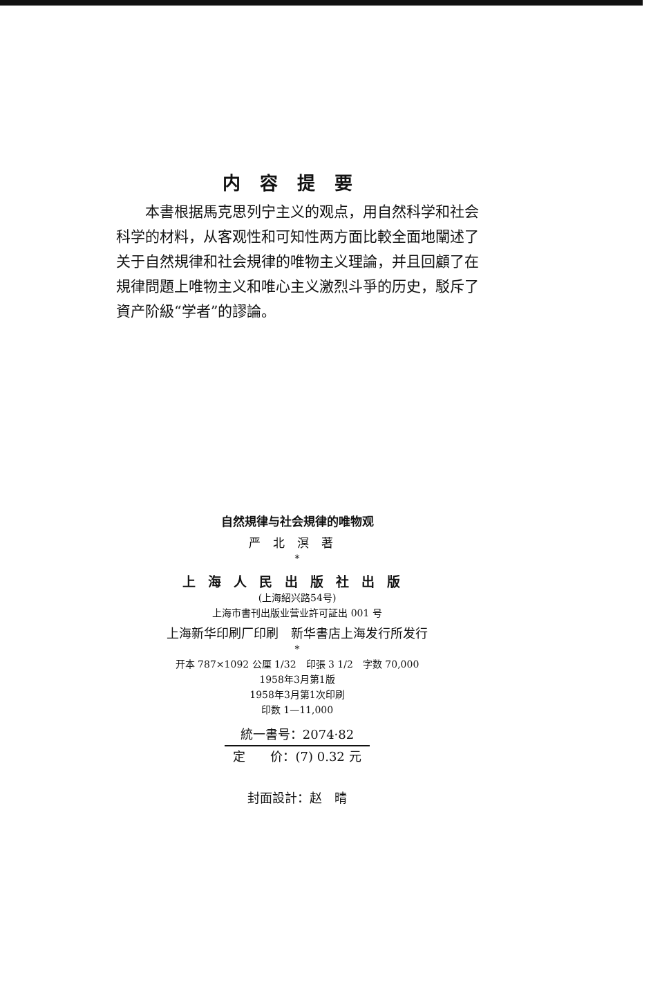内容提要
本書根据馬克思列宁主义的观点，用自然科学和社会科学的材料，从客观性和可知性两方面比較全面地闡述了关于自然規律和社会規律的唯物主义理論，并且回顧了在規律問題上唯物主义和唯心主义激烈斗爭的历史，駁斥了資产阶級“学者”的謬論。
自然規律与社会規律的唯物观
严北溟著
*
上海人民出版社出版
(上海紹兴路54号)
上海市書刊出版业营业許可証出 001 号
上海新华印刷厂印刷　新华書店上海发行所发行
*
开本 787×1092 公厘 1/32　印張 3 1/2　字数 70,000
1958年3月第1版
1958年3月第1次印刷
印数 1—11,000
統一書号：2074·82
定　　价：(7) 0.32 元
封面設計：赵　晴